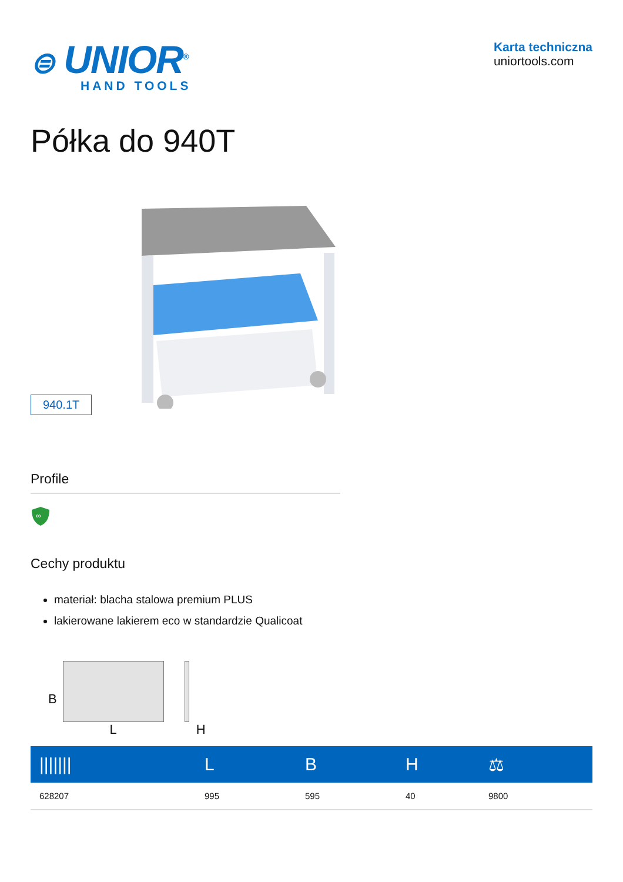⊜ UNIOR<sup>®</sup>
HAND TOOLS
Karta techniczna
uniortools.com
Półka do 940T
940.1T
Profile
∞
Cechy produktu
materiał: blacha stalowa premium PLUS
lakierowane lakierem eco w standardzie Qualicoat
B
L
H
| /////// | L | B | H | ⚖ |
| --- | --- | --- | --- | --- |
| 628207 | 995 | 595 | 40 | 9800 |